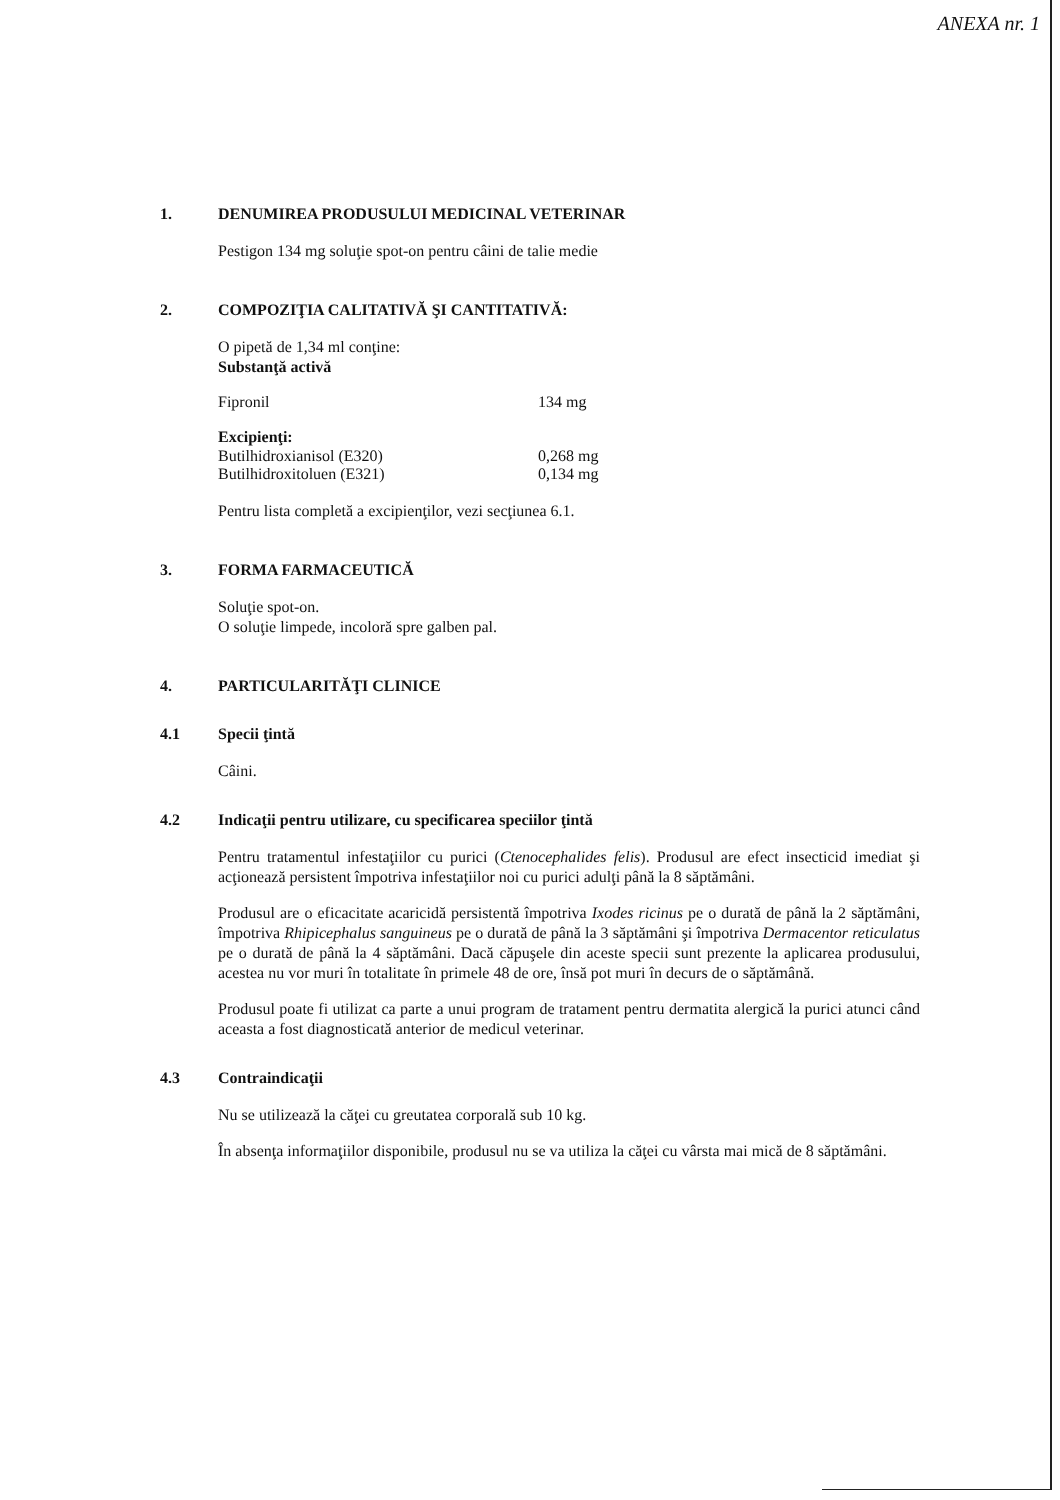ANEXA nr. 1
1. DENUMIREA PRODUSULUI MEDICINAL VETERINAR
Pestigon 134 mg soluţie spot-on pentru câini de talie medie
2. COMPOZIŢIA CALITATIVĂ ŞI CANTITATIVĂ:
O pipetă de 1,34 ml conţine:
Substanţă activă
| Fipronil | 134 mg |
Excipienţi:
| Butilhidroxianisol (E320) | 0,268 mg |
| Butilhidroxitoluen (E321) | 0,134 mg |
Pentru lista completă a excipienţilor, vezi secţiunea 6.1.
3. FORMA FARMACEUTICĂ
Soluţie spot-on.
O soluţie limpede, incoloră spre galben pal.
4. PARTICULARITĂŢI CLINICE
4.1 Specii ţintă
Câini.
4.2 Indicaţii pentru utilizare, cu specificarea speciilor ţintă
Pentru tratamentul infestaţiilor cu purici (Ctenocephalides felis). Produsul are efect insecticid imediat şi acţionează persistent împotriva infestaţiilor noi cu purici adulţi până la 8 săptămâni.
Produsul are o eficacitate acaricidă persistentă împotriva Ixodes ricinus pe o durată de până la 2 săptămâni, împotriva Rhipicephalus sanguineus pe o durată de până la 3 săptămâni şi împotriva Dermacentor reticulatus pe o durată de până la 4 săptămâni. Dacă căpuşele din aceste specii sunt prezente la aplicarea produsului, acestea nu vor muri în totalitate în primele 48 de ore, însă pot muri în decurs de o săptămână.
Produsul poate fi utilizat ca parte a unui program de tratament pentru dermatita alergică la purici atunci când aceasta a fost diagnosticată anterior de medicul veterinar.
4.3 Contraindicaţii
Nu se utilizează la căţei cu greutatea corporală sub 10 kg.
În absenţa informaţiilor disponibile, produsul nu se va utiliza la căţei cu vârsta mai mică de 8 săptămâni.